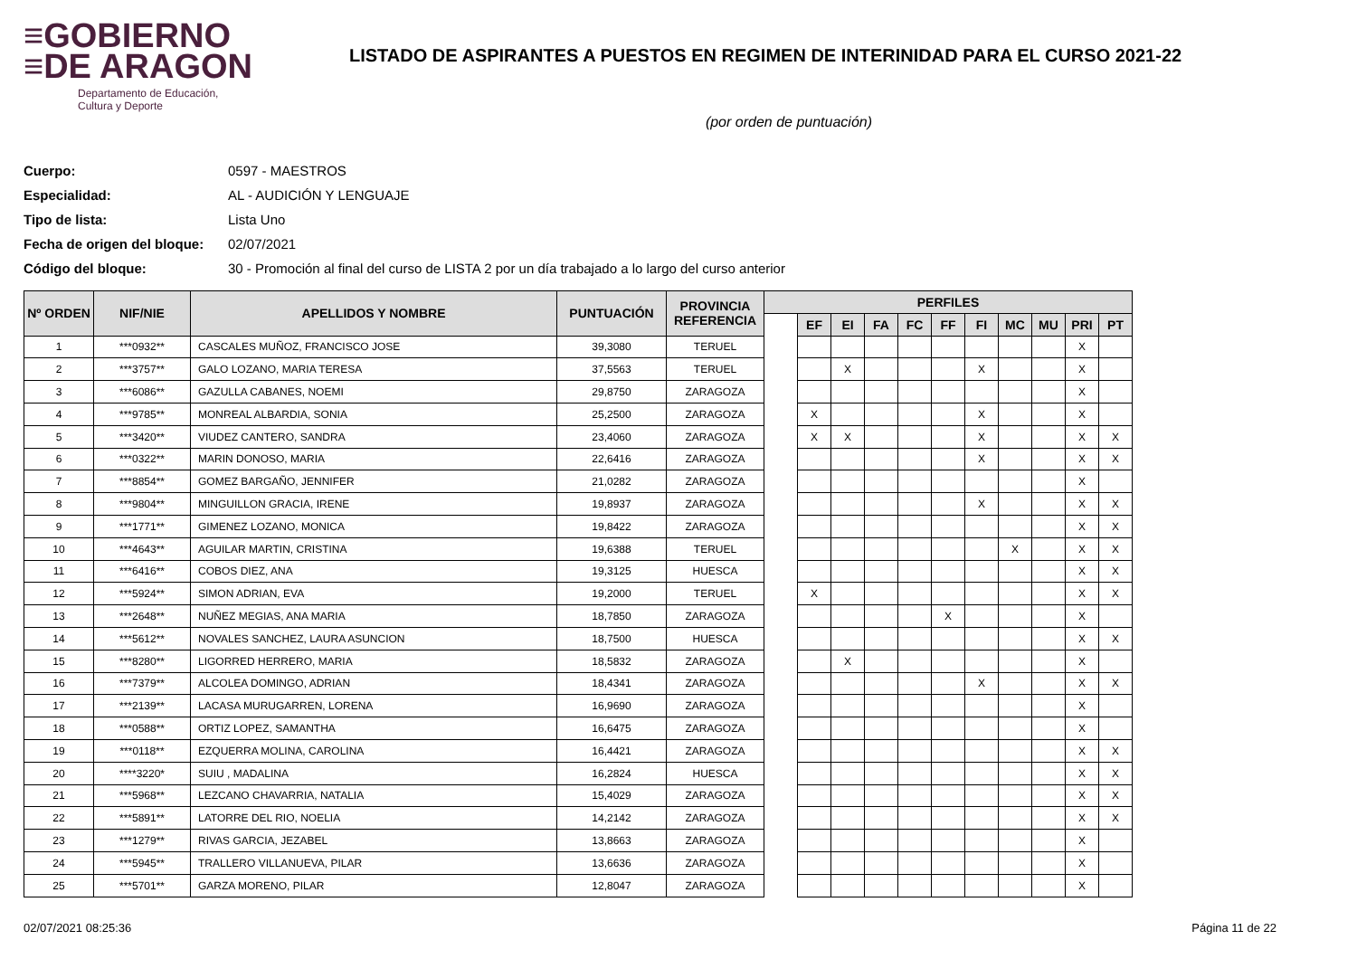≡GOBIERNO
≡DE ARAGON
Departamento de Educación,
Cultura y Deporte
LISTADO DE ASPIRANTES A PUESTOS EN REGIMEN DE INTERINIDAD PARA EL CURSO 2021-22
(por orden de puntuación)
Cuerpo: 0597 - MAESTROS
Especialidad: AL - AUDICIÓN Y LENGUAJE
Tipo de lista: Lista Uno
Fecha de origen del bloque: 02/07/2021
Código del bloque: 30 - Promoción al final del curso de LISTA 2 por un día trabajado a lo largo del curso anterior
| Nº ORDEN | NIF/NIE | APELLIDOS Y NOMBRE | PUNTUACIÓN | PROVINCIA REFERENCIA | PERFILES | | | | | | | | | | |
| --- | --- | --- | --- | --- | --- | --- | --- | --- | --- | --- | --- | --- | --- | --- | --- |
| | | | | | | EF | EI | FA | FC | FF | FI | MC | MU | PRI | PT |
| 1 | ***0932** | CASCALES MUÑOZ, FRANCISCO JOSE | 39,3080 | TERUEL | | | | | | | | | | X | |
| 2 | ***3757** | GALO LOZANO, MARIA TERESA | 37,5563 | TERUEL | | | X | | | | X | | | X | |
| 3 | ***6086** | GAZULLA CABANES, NOEMI | 29,8750 | ZARAGOZA | | | | | | | | | | X | |
| 4 | ***9785** | MONREAL ALBARDIA, SONIA | 25,2500 | ZARAGOZA | | X | | | | | X | | | X | |
| 5 | ***3420** | VIUDEZ CANTERO, SANDRA | 23,4060 | ZARAGOZA | | X | X | | | | X | | | X | X |
| 6 | ***0322** | MARIN DONOSO, MARIA | 22,6416 | ZARAGOZA | | | | | | | X | | | X | X |
| 7 | ***8854** | GOMEZ BARGAÑO, JENNIFER | 21,0282 | ZARAGOZA | | | | | | | | | | X | |
| 8 | ***9804** | MINGUILLON GRACIA, IRENE | 19,8937 | ZARAGOZA | | | | | | | X | | | X | X |
| 9 | ***1771** | GIMENEZ LOZANO, MONICA | 19,8422 | ZARAGOZA | | | | | | | | | | X | X |
| 10 | ***4643** | AGUILAR MARTIN, CRISTINA | 19,6388 | TERUEL | | | | | | | | X | | X | X |
| 11 | ***6416** | COBOS DIEZ, ANA | 19,3125 | HUESCA | | | | | | | | | | X | X |
| 12 | ***5924** | SIMON ADRIAN, EVA | 19,2000 | TERUEL | | X | | | | | | | | X | X |
| 13 | ***2648** | NUÑEZ MEGIAS, ANA MARIA | 18,7850 | ZARAGOZA | | | | | | X | | | | X | |
| 14 | ***5612** | NOVALES SANCHEZ, LAURA ASUNCION | 18,7500 | HUESCA | | | | | | | | | | X | X |
| 15 | ***8280** | LIGORRED HERRERO, MARIA | 18,5832 | ZARAGOZA | | | X | | | | | | | X | |
| 16 | ***7379** | ALCOLEA DOMINGO, ADRIAN | 18,4341 | ZARAGOZA | | | | | | | X | | | X | X |
| 17 | ***2139** | LACASA MURUGARREN, LORENA | 16,9690 | ZARAGOZA | | | | | | | | | | X | |
| 18 | ***0588** | ORTIZ LOPEZ, SAMANTHA | 16,6475 | ZARAGOZA | | | | | | | | | | X | |
| 19 | ***0118** | EZQUERRA MOLINA, CAROLINA | 16,4421 | ZARAGOZA | | | | | | | | | | X | X |
| 20 | ****3220* | SUIU , MADALINA | 16,2824 | HUESCA | | | | | | | | | | X | X |
| 21 | ***5968** | LEZCANO CHAVARRIA, NATALIA | 15,4029 | ZARAGOZA | | | | | | | | | | X | X |
| 22 | ***5891** | LATORRE DEL RIO, NOELIA | 14,2142 | ZARAGOZA | | | | | | | | | | X | X |
| 23 | ***1279** | RIVAS GARCIA, JEZABEL | 13,8663 | ZARAGOZA | | | | | | | | | | X | |
| 24 | ***5945** | TRALLERO VILLANUEVA, PILAR | 13,6636 | ZARAGOZA | | | | | | | | | | X | |
| 25 | ***5701** | GARZA MORENO, PILAR | 12,8047 | ZARAGOZA | | | | | | | | | | X | |
02/07/2021 08:25:36 Página 11 de 22